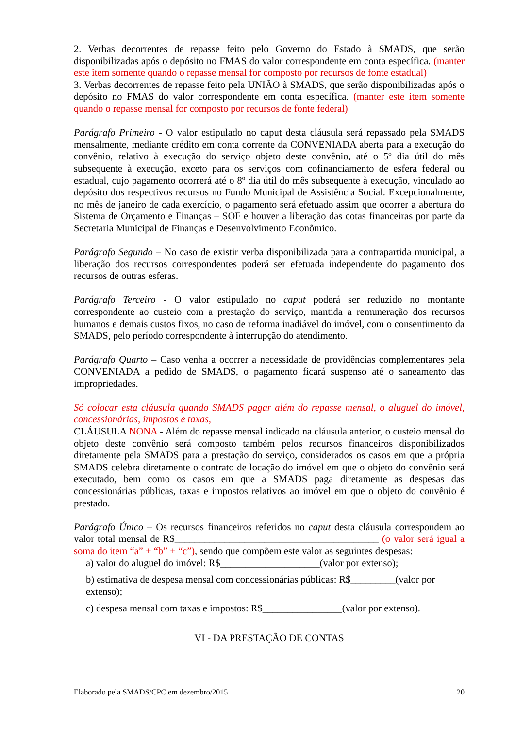2. Verbas decorrentes de repasse feito pelo Governo do Estado à SMADS, que serão disponibilizadas após o depósito no FMAS do valor correspondente em conta específica. (manter este item somente quando o repasse mensal for composto por recursos de fonte estadual)
3. Verbas decorrentes de repasse feito pela UNIÃO à SMADS, que serão disponibilizadas após o depósito no FMAS do valor correspondente em conta específica. (manter este item somente quando o repasse mensal for composto por recursos de fonte federal)
Parágrafo Primeiro - O valor estipulado no caput desta cláusula será repassado pela SMADS mensalmente, mediante crédito em conta corrente da CONVENIADA aberta para a execução do convênio, relativo à execução do serviço objeto deste convênio, até o 5º dia útil do mês subsequente à execução, exceto para os serviços com cofinanciamento de esfera federal ou estadual, cujo pagamento ocorrerá até o 8º dia útil do mês subsequente à execução, vinculado ao depósito dos respectivos recursos no Fundo Municipal de Assistência Social. Excepcionalmente, no mês de janeiro de cada exercício, o pagamento será efetuado assim que ocorrer a abertura do Sistema de Orçamento e Finanças – SOF e houver a liberação das cotas financeiras por parte da Secretaria Municipal de Finanças e Desenvolvimento Econômico.
Parágrafo Segundo – No caso de existir verba disponibilizada para a contrapartida municipal, a liberação dos recursos correspondentes poderá ser efetuada independente do pagamento dos recursos de outras esferas.
Parágrafo Terceiro - O valor estipulado no caput poderá ser reduzido no montante correspondente ao custeio com a prestação do serviço, mantida a remuneração dos recursos humanos e demais custos fixos, no caso de reforma inadiável do imóvel, com o consentimento da SMADS, pelo período correspondente à interrupção do atendimento.
Parágrafo Quarto – Caso venha a ocorrer a necessidade de providências complementares pela CONVENIADA a pedido de SMADS, o pagamento ficará suspenso até o saneamento das impropriedades.
Só colocar esta cláusula quando SMADS pagar além do repasse mensal, o aluguel do imóvel, concessionárias, impostos e taxas,
CLÁUSULA NONA - Além do repasse mensal indicado na cláusula anterior, o custeio mensal do objeto deste convênio será composto também pelos recursos financeiros disponibilizados diretamente pela SMADS para a prestação do serviço, considerados os casos em que a própria SMADS celebra diretamente o contrato de locação do imóvel em que o objeto do convênio será executado, bem como os casos em que a SMADS paga diretamente as despesas das concessionárias públicas, taxas e impostos relativos ao imóvel em que o objeto do convênio é prestado.
Parágrafo Único – Os recursos financeiros referidos no caput desta cláusula correspondem ao valor total mensal de R$_________________________________________ (o valor será igual a soma do item “a” + “b” + “c”), sendo que compõem este valor as seguintes despesas:
a) valor do aluguel do imóvel: R$____________________(valor por extenso);
b) estimativa de despesa mensal com concessionárias públicas: R$_________(valor por extenso);
c) despesa mensal com taxas e impostos: R$________________(valor por extenso).
VI - DA PRESTAÇÃO DE CONTAS
Elaborado pela SMADS/CPC em dezembro/2015 20